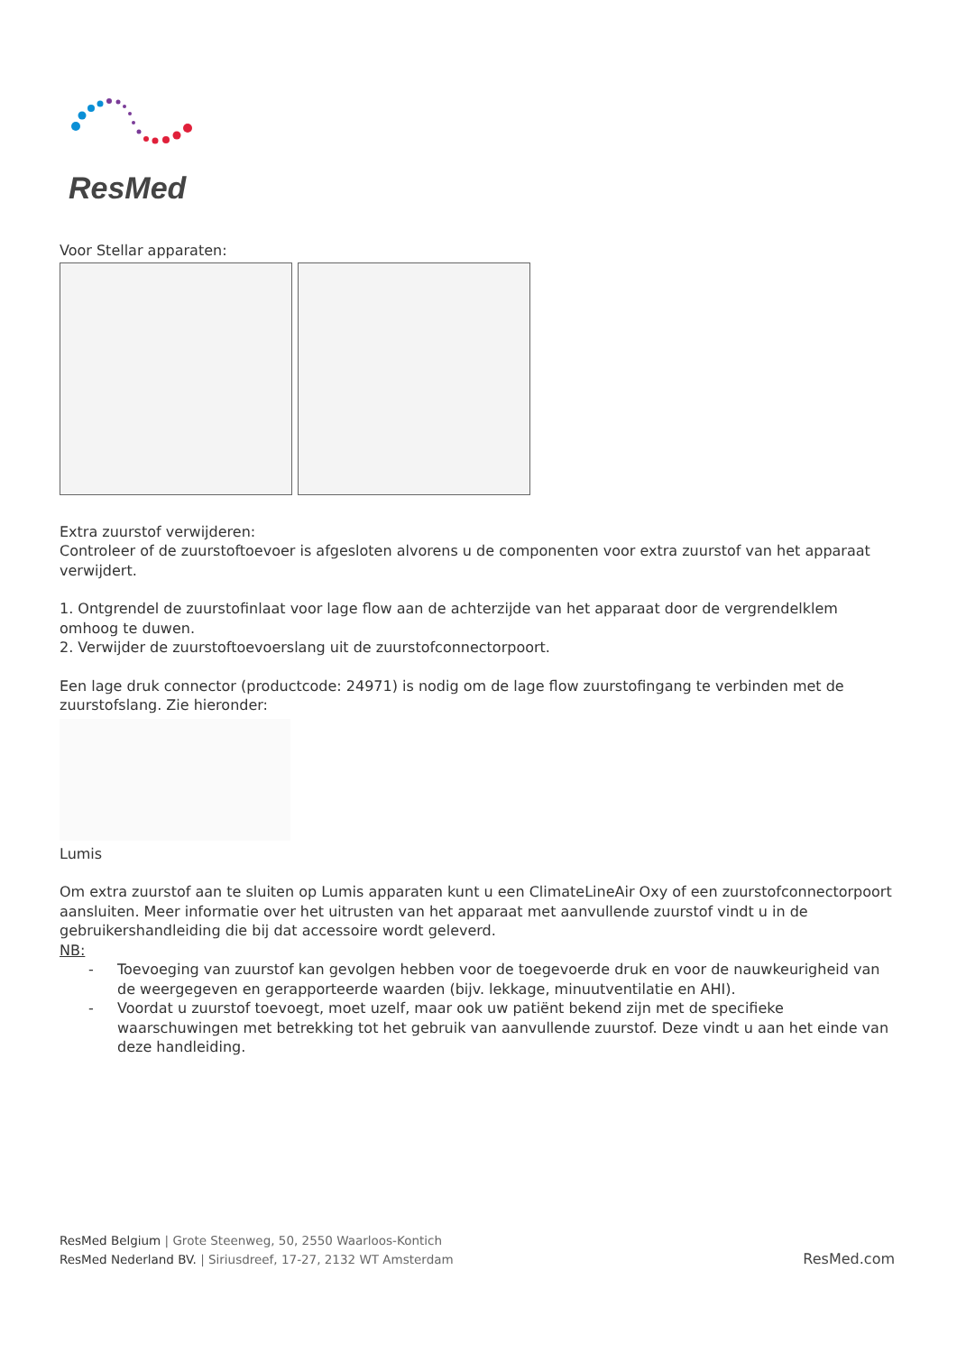ResMed
Voor Stellar apparaten:
Extra zuurstof verwijderen:
Controleer of de zuurstoftoevoer is afgesloten alvorens u de componenten voor extra zuurstof van het apparaat verwijdert.
1. Ontgrendel de zuurstofinlaat voor lage flow aan de achterzijde van het apparaat door de vergrendelklem omhoog te duwen.
2. Verwijder de zuurstoftoevoerslang uit de zuurstofconnectorpoort.
Een lage druk connector (productcode: 24971) is nodig om de lage flow zuurstofingang te verbinden met de zuurstofslang. Zie hieronder:
Lumis
Om extra zuurstof aan te sluiten op Lumis apparaten kunt u een ClimateLineAir Oxy of een zuurstofconnectorpoort aansluiten. Meer informatie over het uitrusten van het apparaat met aanvullende zuurstof vindt u in de gebruikershandleiding die bij dat accessoire wordt geleverd.
NB:
- Toevoeging van zuurstof kan gevolgen hebben voor de toegevoerde druk en voor de nauwkeurigheid van de weergegeven en gerapporteerde waarden (bijv. lekkage, minuutventilatie en AHI).
- Voordat u zuurstof toevoegt, moet uzelf, maar ook uw patiënt bekend zijn met de specifieke waarschuwingen met betrekking tot het gebruik van aanvullende zuurstof. Deze vindt u aan het einde van deze handleiding.
ResMed Belgium | Grote Steenweg, 50, 2550 Waarloos-Kontich
ResMed Nederland BV. | Siriusdreef, 17-27, 2132 WT Amsterdam
ResMed.com